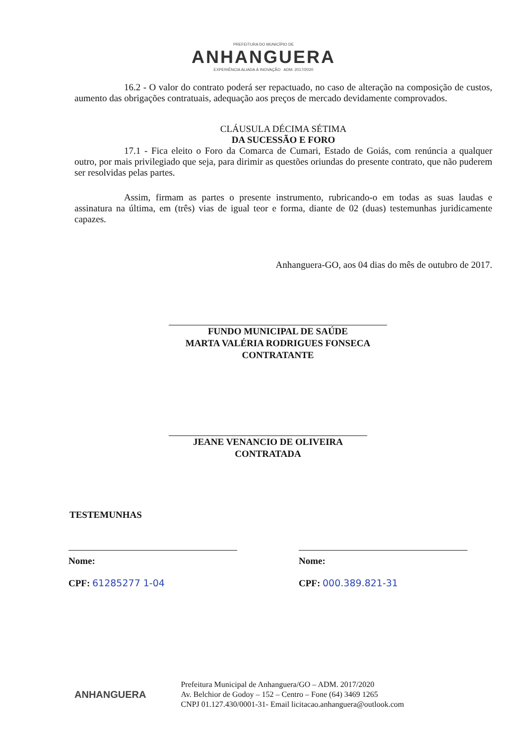PREFEITURA DO MUNICÍPIO DE
ANHANGUERA
EXPERIÊNCIA ALIADA À INOVAÇÃO ADM. 2017/2020
16.2 - O valor do contrato poderá ser repactuado, no caso de alteração na composição de custos, aumento das obrigações contratuais, adequação aos preços de mercado devidamente comprovados.
CLÁUSULA DÉCIMA SÉTIMA
DA SUCESSÃO E FORO
17.1 - Fica eleito o Foro da Comarca de Cumari, Estado de Goiás, com renúncia a qualquer outro, por mais privilegiado que seja, para dirimir as questões oriundas do presente contrato, que não puderem ser resolvidas pelas partes.
Assim, firmam as partes o presente instrumento, rubricando-o em todas as suas laudas e assinatura na última, em (três) vias de igual teor e forma, diante de 02 (duas) testemunhas juridicamente capazes.
Anhanguera-GO, aos 04 dias do mês de outubro de 2017.
FUNDO MUNICIPAL DE SAÚDE
MARTA VALÉRIA RODRIGUES FONSECA
CONTRATANTE
JEANE VENANCIO DE OLIVEIRA
CONTRATADA
TESTEMUNHAS
Nome:
CPF: 61285277 1-04
Nome:
CPF: 000.389.821-31
ANHANGUERA
Prefeitura Municipal de Anhanguera/GO – ADM. 2017/2020
Av. Belchior de Godoy – 152 – Centro – Fone (64) 3469 1265
CNPJ 01.127.430/0001-31- Email licitacao.anhanguera@outlook.com